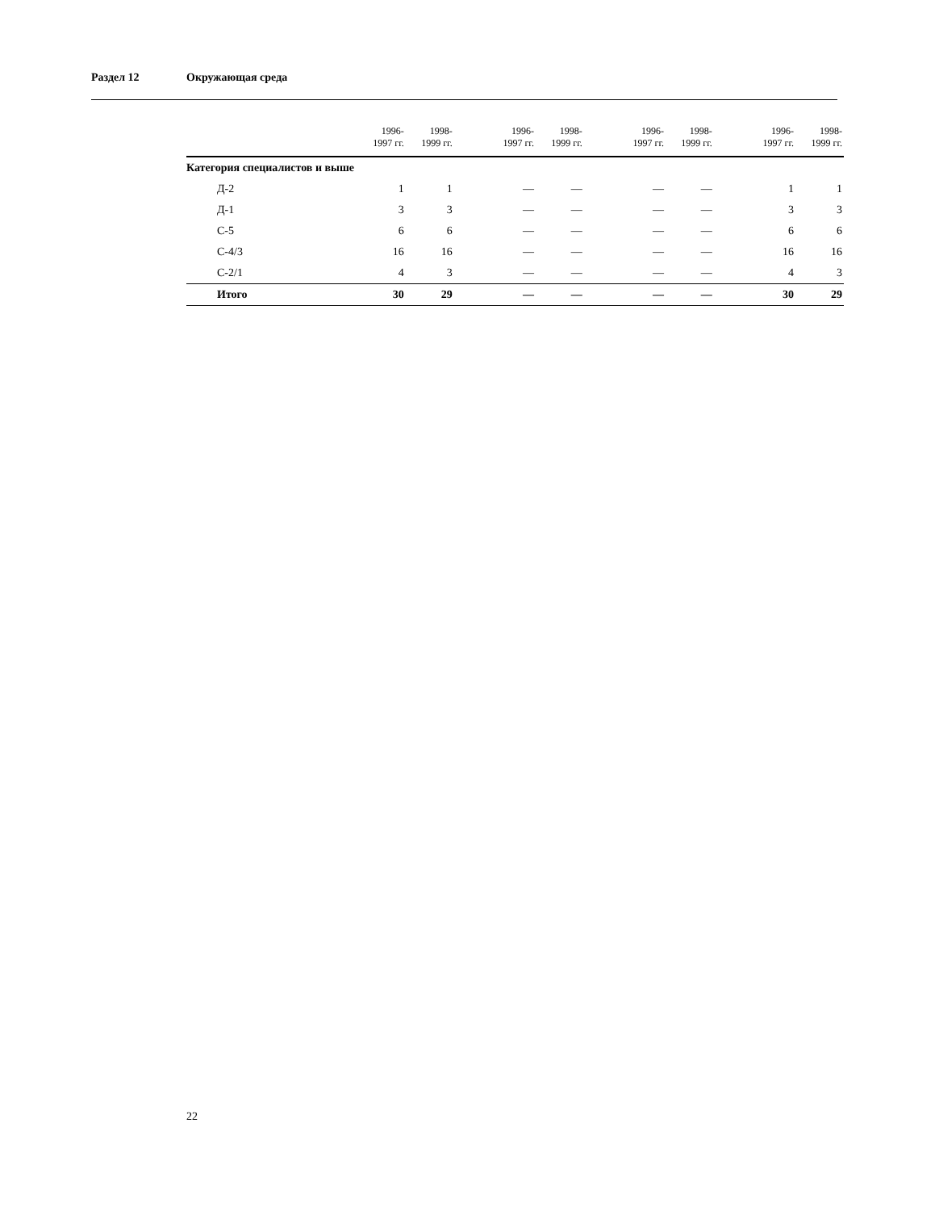Раздел 12 Окружающая среда
| | 1996- 1997 гг. | 1998- 1999 гг. | 1996- 1997 гг. | 1998- 1999 гг. | 1996- 1997 гг. | 1998- 1999 гг. | 1996- 1997 гг. | 1998- 1999 гг. |
| --- | --- | --- | --- | --- | --- | --- | --- | --- |
| Категория специалистов и выше | | | | | | | | |
| Д-2 | 1 | 1 | — | — | — | — | 1 | 1 |
| Д-1 | 3 | 3 | — | — | — | — | 3 | 3 |
| С-5 | 6 | 6 | — | — | — | — | 6 | 6 |
| С-4/3 | 16 | 16 | — | — | — | — | 16 | 16 |
| С-2/1 | 4 | 3 | — | — | — | — | 4 | 3 |
| Итого | 30 | 29 | — | — | — | — | 30 | 29 |
22